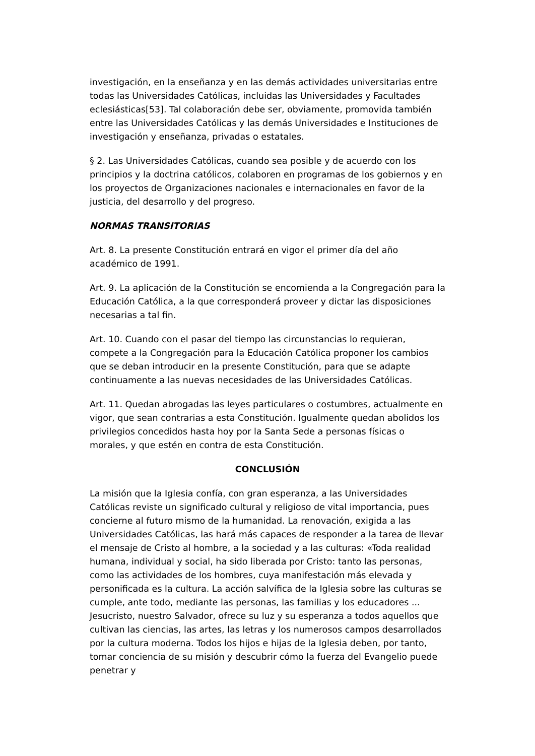investigación, en la enseñanza y en las demás actividades universitarias entre todas las Universidades Católicas, incluidas las Universidades y Facultades eclesiásticas[53]. Tal colaboración debe ser, obviamente, promovida también entre las Universidades Católicas y las demás Universidades e Instituciones de investigación y enseñanza, privadas o estatales.
§ 2. Las Universidades Católicas, cuando sea posible y de acuerdo con los principios y la doctrina católicos, colaboren en programas de los gobiernos y en los proyectos de Organizaciones nacionales e internacionales en favor de la justicia, del desarrollo y del progreso.
NORMAS TRANSITORIAS
Art. 8. La presente Constitución entrará en vigor el primer día del año académico de 1991.
Art. 9. La aplicación de la Constitución se encomienda a la Congregación para la Educación Católica, a la que corresponderá proveer y dictar las disposiciones necesarias a tal fin.
Art. 10. Cuando con el pasar del tiempo las circunstancias lo requieran, compete a la Congregación para la Educación Católica proponer los cambios que se deban introducir en la presente Constitución, para que se adapte continuamente a las nuevas necesidades de las Universidades Católicas.
Art. 11. Quedan abrogadas las leyes particulares o costumbres, actualmente en vigor, que sean contrarias a esta Constitución. Igualmente quedan abolidos los privilegios concedidos hasta hoy por la Santa Sede a personas físicas o morales, y que estén en contra de esta Constitución.
CONCLUSIÓN
La misión que la Iglesia confía, con gran esperanza, a las Universidades Católicas reviste un significado cultural y religioso de vital importancia, pues concierne al futuro mismo de la humanidad. La renovación, exigida a las Universidades Católicas, las hará más capaces de responder a la tarea de llevar el mensaje de Cristo al hombre, a la sociedad y a las culturas: «Toda realidad humana, individual y social, ha sido liberada por Cristo: tanto las personas, como las actividades de los hombres, cuya manifestación más elevada y personificada es la cultura. La acción salvífica de la Iglesia sobre las culturas se cumple, ante todo, mediante las personas, las familias y los educadores ... Jesucristo, nuestro Salvador, ofrece su luz y su esperanza a todos aquellos que cultivan las ciencias, las artes, las letras y los numerosos campos desarrollados por la cultura moderna. Todos los hijos e hijas de la Iglesia deben, por tanto, tomar conciencia de su misión y descubrir cómo la fuerza del Evangelio puede penetrar y